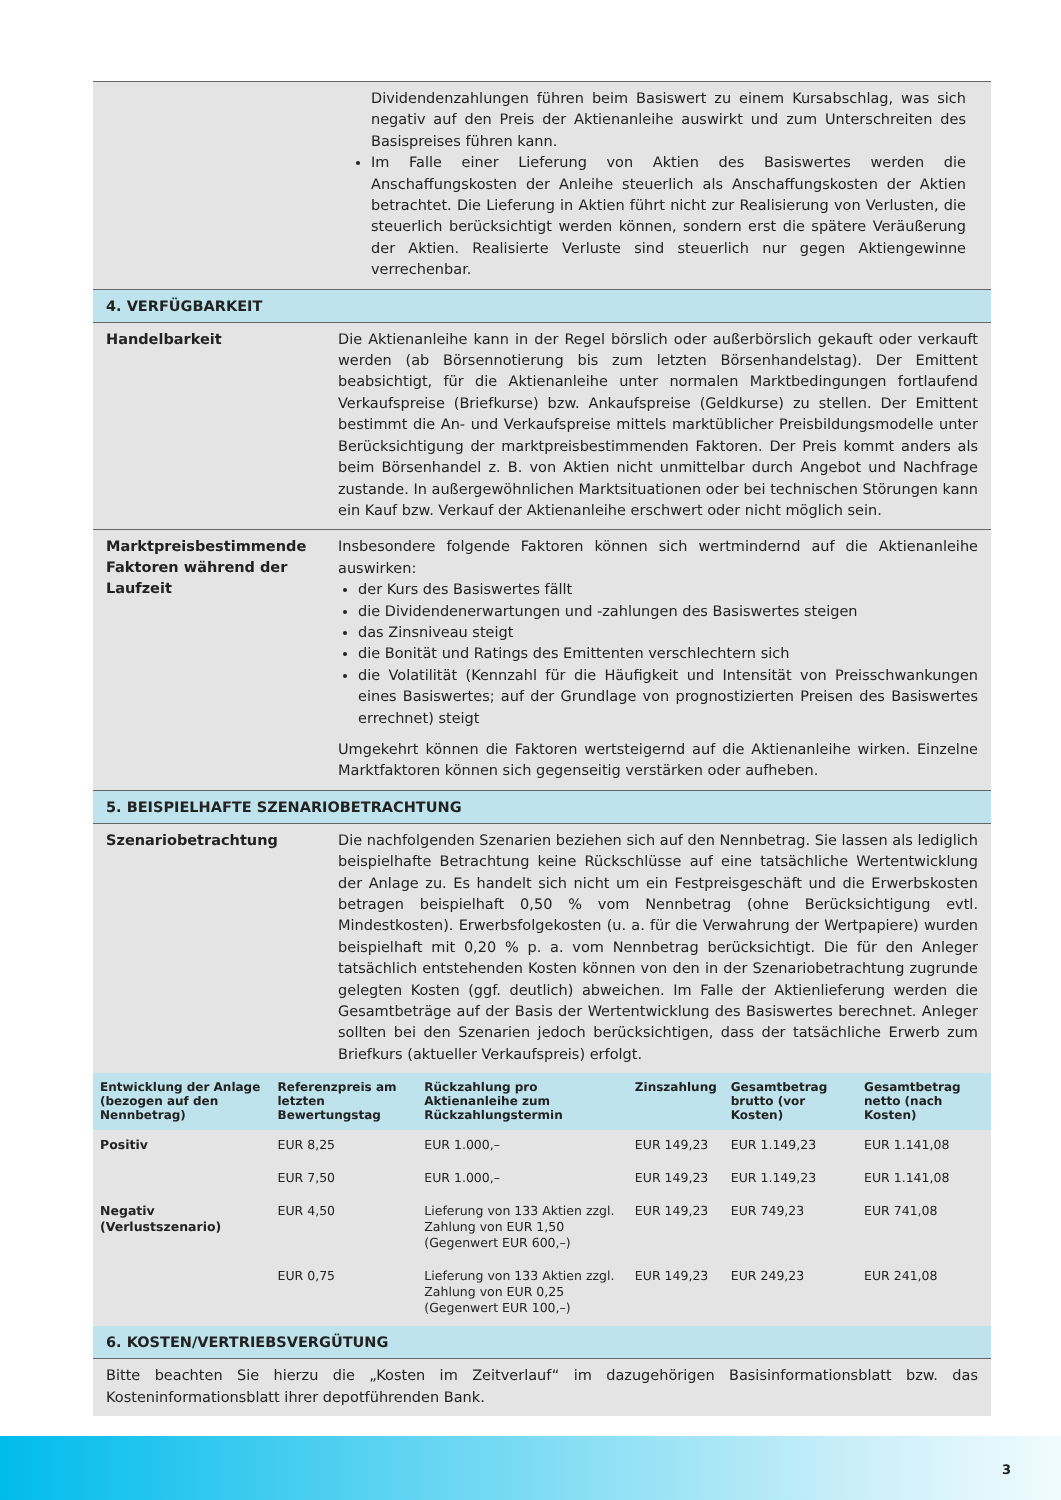Dividendenzahlungen führen beim Basiswert zu einem Kursabschlag, was sich negativ auf den Preis der Aktienanleihe auswirkt und zum Unterschreiten des Basispreises führen kann.
Im Falle einer Lieferung von Aktien des Basiswertes werden die Anschaffungskosten der Anleihe steuerlich als Anschaffungskosten der Aktien betrachtet. Die Lieferung in Aktien führt nicht zur Realisierung von Verlusten, die steuerlich berücksichtigt werden können, sondern erst die spätere Veräußerung der Aktien. Realisierte Verluste sind steuerlich nur gegen Aktiengewinne verrechenbar.
4. VERFÜGBARKEIT
Handelbarkeit
Die Aktienanleihe kann in der Regel börslich oder außerbörslich gekauft oder verkauft werden (ab Börsennotierung bis zum letzten Börsenhandelstag). Der Emittent beabsichtigt, für die Aktienanleihe unter normalen Marktbedingungen fortlaufend Verkaufspreise (Briefkurse) bzw. Ankaufspreise (Geldkurse) zu stellen. Der Emittent bestimmt die An- und Verkaufspreise mittels marktüblicher Preisbildungsmodelle unter Berücksichtigung der marktpreisbestimmenden Faktoren. Der Preis kommt anders als beim Börsenhandel z. B. von Aktien nicht unmittelbar durch Angebot und Nachfrage zustande. In außergewöhnlichen Marktsituationen oder bei technischen Störungen kann ein Kauf bzw. Verkauf der Aktienanleihe erschwert oder nicht möglich sein.
Marktpreisbestimmende Faktoren während der Laufzeit
Insbesondere folgende Faktoren können sich wertmindernd auf die Aktienanleihe auswirken:
der Kurs des Basiswertes fällt
die Dividendenerwartungen und -zahlungen des Basiswertes steigen
das Zinsniveau steigt
die Bonität und Ratings des Emittenten verschlechtern sich
die Volatilität (Kennzahl für die Häufigkeit und Intensität von Preisschwankungen eines Basiswertes; auf der Grundlage von prognostizierten Preisen des Basiswertes errechnet) steigt
Umgekehrt können die Faktoren wertsteigernd auf die Aktienanleihe wirken. Einzelne Marktfaktoren können sich gegenseitig verstärken oder aufheben.
5. BEISPIELHAFTE SZENARIOBETRACHTUNG
Szenariobetrachtung
Die nachfolgenden Szenarien beziehen sich auf den Nennbetrag. Sie lassen als lediglich beispielhafte Betrachtung keine Rückschlüsse auf eine tatsächliche Wertentwicklung der Anlage zu. Es handelt sich nicht um ein Festpreisgeschäft und die Erwerbskosten betragen beispielhaft 0,50 % vom Nennbetrag (ohne Berücksichtigung evtl. Mindestkosten). Erwerbsfolgekosten (u. a. für die Verwahrung der Wertpapiere) wurden beispielhaft mit 0,20 % p. a. vom Nennbetrag berücksichtigt. Die für den Anleger tatsächlich entstehenden Kosten können von den in der Szenariobetrachtung zugrunde gelegten Kosten (ggf. deutlich) abweichen. Im Falle der Aktienlieferung werden die Gesamtbeträge auf der Basis der Wertentwicklung des Basiswertes berechnet. Anleger sollten bei den Szenarien jedoch berücksichtigen, dass der tatsächliche Erwerb zum Briefkurs (aktueller Verkaufspreis) erfolgt.
| Entwicklung der Anlage (bezogen auf den Nennbetrag) | Referenzpreis am letzten Bewertungstag | Rückzahlung pro Aktienanleihe zum Rückzahlungstermin | Zinszahlung | Gesamtbetrag brutto (vor Kosten) | Gesamtbetrag netto (nach Kosten) |
| --- | --- | --- | --- | --- | --- |
| Positiv | EUR 8,25 | EUR 1.000,– | EUR 149,23 | EUR 1.149,23 | EUR 1.141,08 |
| | EUR 7,50 | EUR 1.000,– | EUR 149,23 | EUR 1.149,23 | EUR 1.141,08 |
| Negativ (Verlustszenario) | EUR 4,50 | Lieferung von 133 Aktien zzgl. Zahlung von EUR 1,50 (Gegenwert EUR 600,–) | EUR 149,23 | EUR 749,23 | EUR 741,08 |
| | EUR 0,75 | Lieferung von 133 Aktien zzgl. Zahlung von EUR 0,25 (Gegenwert EUR 100,–) | EUR 149,23 | EUR 249,23 | EUR 241,08 |
6. KOSTEN/VERTRIEBSVERGÜTUNG
Bitte beachten Sie hierzu die „Kosten im Zeitverlauf“ im dazugehörigen Basisinformationsblatt bzw. das Kosteninformationsblatt ihrer depotführenden Bank.
3